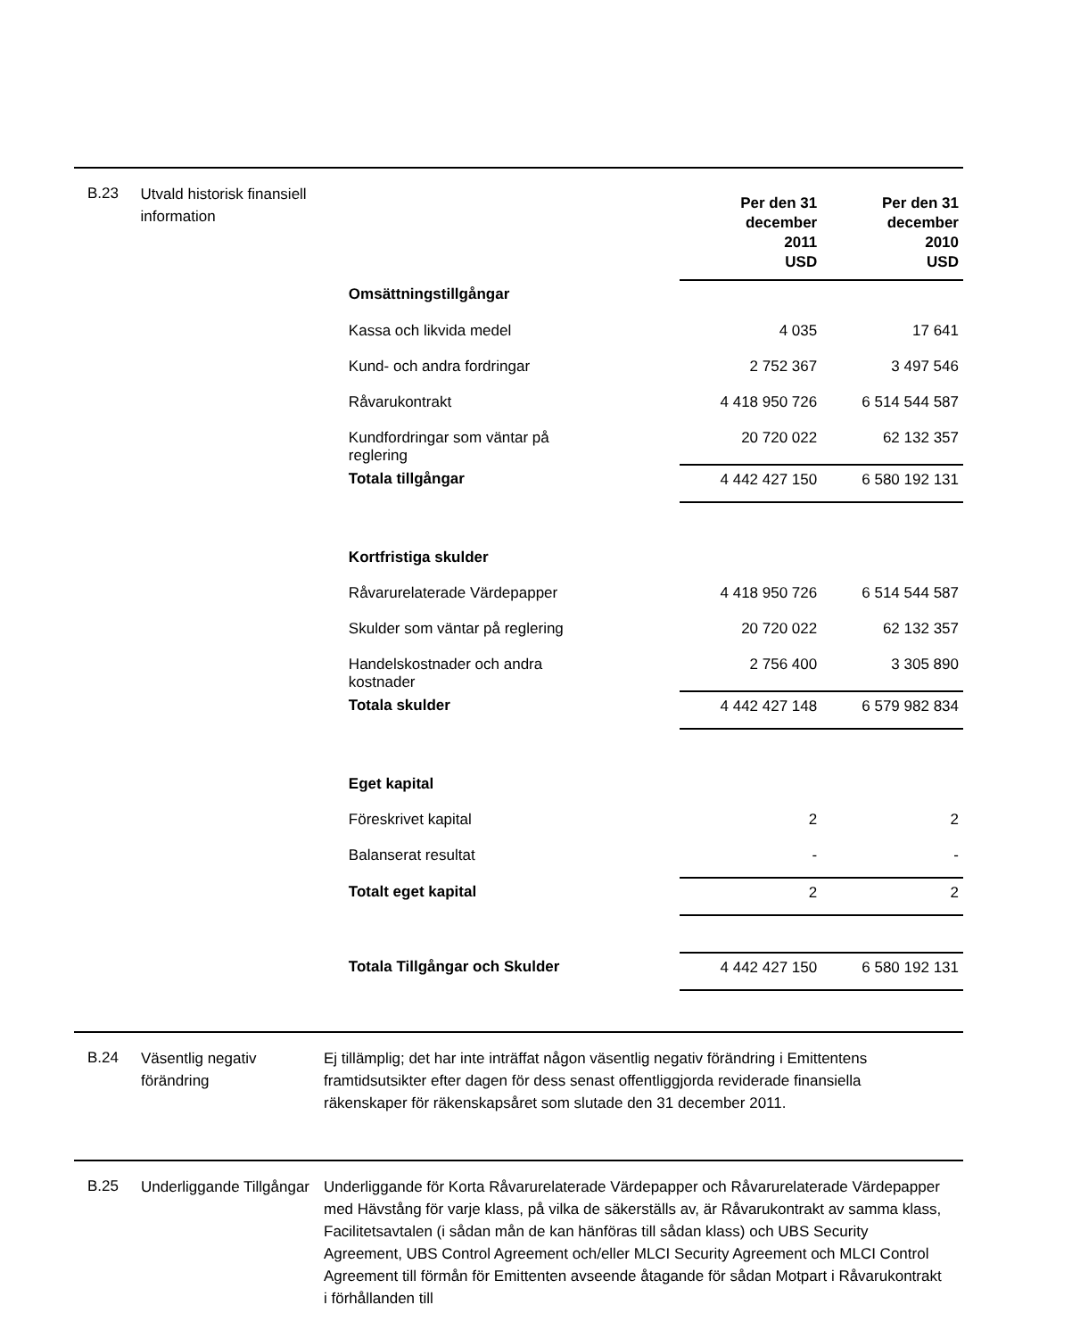B.23
Utvald historisk finansiell information
| | Per den 31 december 2011 USD | Per den 31 december 2010 USD |
| --- | --- | --- |
| Omsättningstillgångar | | |
| Kassa och likvida medel | 4 035 | 17 641 |
| Kund- och andra fordringar | 2 752 367 | 3 497 546 |
| Råvarukontrakt | 4 418 950 726 | 6 514 544 587 |
| Kundfordringar som väntar på reglering | 20 720 022 | 62 132 357 |
| Totala tillgångar | 4 442 427 150 | 6 580 192 131 |
| Kortfristiga skulder | | |
| Råvarurelaterade Värdepapper | 4 418 950 726 | 6 514 544 587 |
| Skulder som väntar på reglering | 20 720 022 | 62 132 357 |
| Handelskostnader och andra kostnader | 2 756 400 | 3 305 890 |
| Totala skulder | 4 442 427 148 | 6 579 982 834 |
| Eget kapital | | |
| Föreskrivet kapital | 2 | 2 |
| Balanserat resultat | - | - |
| Totalt eget kapital | 2 | 2 |
| Totala Tillgångar och Skulder | 4 442 427 150 | 6 580 192 131 |
B.24
Väsentlig negativ förändring
Ej tillämplig; det har inte inträffat någon väsentlig negativ förändring i Emittentens framtidsutsikter efter dagen för dess senast offentliggjorda reviderade finansiella räkenskaper för räkenskapsåret som slutade den 31 december 2011.
B.25
Underliggande Tillgångar
Underliggande för Korta Råvarurelaterade Värdepapper och Råvarurelaterade Värdepapper med Hävstång för varje klass, på vilka de säkerställs av, är Råvarukontrakt av samma klass, Facilitetsavtalen (i sådan mån de kan hänföras till sådan klass) och UBS Security Agreement, UBS Control Agreement och/eller MLCI Security Agreement och MLCI Control Agreement till förmån för Emittenten avseende åtagande för sådan Motpart i Råvarukontrakt i förhållanden till